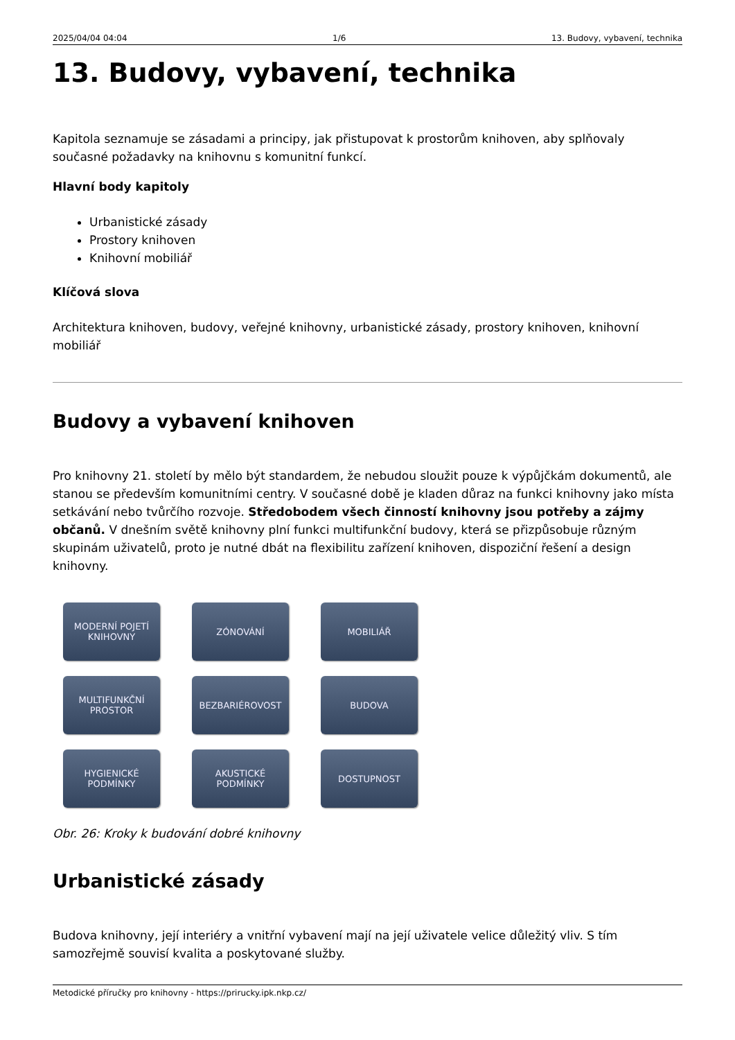2025/04/04 04:04 1/6 13. Budovy, vybavení, technika
13. Budovy, vybavení, technika
Kapitola seznamuje se zásadami a principy, jak přistupovat k prostorům knihoven, aby splňovaly současné požadavky na knihovnu s komunitní funkcí.
Hlavní body kapitoly
Urbanistické zásady
Prostory knihoven
Knihovní mobiliář
Klíčová slova
Architektura knihoven, budovy, veřejné knihovny, urbanistické zásady, prostory knihoven, knihovní mobiliář
Budovy a vybavení knihoven
Pro knihovny 21. století by mělo být standardem, že nebudou sloužit pouze k výpůjčkám dokumentů, ale stanou se především komunitními centry. V současné době je kladen důraz na funkci knihovny jako místa setkávání nebo tvůrčího rozvoje. Středobodem všech činností knihovny jsou potřeby a zájmy občanů. V dnešním světě knihovny plní funkci multifunkční budovy, která se přizpůsobuje různým skupinám uživatelů, proto je nutné dbát na flexibilitu zařízení knihoven, dispoziční řešení a design knihovny.
MODERNÍ POJETÍ
KNIHOVNY
ZÓNOVÁNÍ
MOBILIÁŘ
MULTIFUNKČNÍ
PROSTOR
BEZBARIÉROVOST
BUDOVA
HYGIENICKÉ
PODMÍNKY
AKUSTICKÉ
PODMÍNKY
DOSTUPNOST
Obr. 26: Kroky k budování dobré knihovny
Urbanistické zásady
Budova knihovny, její interiéry a vnitřní vybavení mají na její uživatele velice důležitý vliv. S tím samozřejmě souvisí kvalita a poskytované služby.
Metodické příručky pro knihovny - https://prirucky.ipk.nkp.cz/